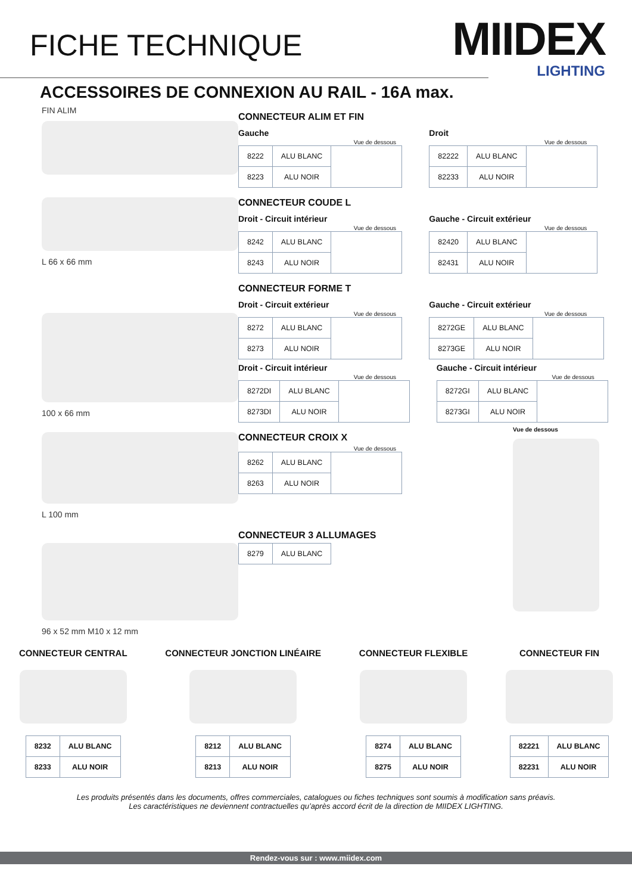FICHE TECHNIQUE
MIIDEX
LIGHTING
ACCESSOIRES DE CONNEXION AU RAIL - 16A max.
FIN ALIM
CONNECTEUR ALIM ET FIN
Gauche
Vue de dessous
| 8222 | ALU BLANC | |
| 8223 | ALU NOIR | |
Droit
Vue de dessous
| 82222 | ALU BLANC | |
| 82233 | ALU NOIR | |
L 66 x 66 mm
CONNECTEUR COUDE L
Droit - Circuit intérieur
Vue de dessous
| 8242 | ALU BLANC | |
| 8243 | ALU NOIR | |
Gauche - Circuit extérieur
Vue de dessous
| 82420 | ALU BLANC | |
| 82431 | ALU NOIR | |
100 x 66 mm
CONNECTEUR FORME T
Droit - Circuit extérieur
Vue de dessous
| 8272 | ALU BLANC | |
| 8273 | ALU NOIR | |
Gauche - Circuit extérieur
Vue de dessous
| 8272GE | ALU BLANC | |
| 8273GE | ALU NOIR | |
Droit - Circuit intérieur
Vue de dessous
| 8272DI | ALU BLANC | |
| 8273DI | ALU NOIR | |
Gauche - Circuit intérieur
Vue de dessous
| 8272GI | ALU BLANC | |
| 8273GI | ALU NOIR | |
L 100 mm
96 x 52 mm M10 x 12 mm
CONNECTEUR CROIX X
Vue de dessous
| 8262 | ALU BLANC | |
| 8263 | ALU NOIR | |
CONNECTEUR 3 ALLUMAGES
| 8279 | ALU BLANC |
Vue de dessous
CONNECTEUR CENTRAL
| 8232 | ALU BLANC |
| 8233 | ALU NOIR |
CONNECTEUR JONCTION LINÉAIRE
| 8212 | ALU BLANC |
| 8213 | ALU NOIR |
CONNECTEUR FLEXIBLE
| 8274 | ALU BLANC |
| 8275 | ALU NOIR |
CONNECTEUR FIN
| 82221 | ALU BLANC |
| 82231 | ALU NOIR |
Les produits présentés dans les documents, offres commerciales, catalogues ou fiches techniques sont soumis à modification sans préavis.
Les caractéristiques ne deviennent contractuelles qu’après accord écrit de la direction de MIIDEX LIGHTING.
Rendez-vous sur : www.miidex.com